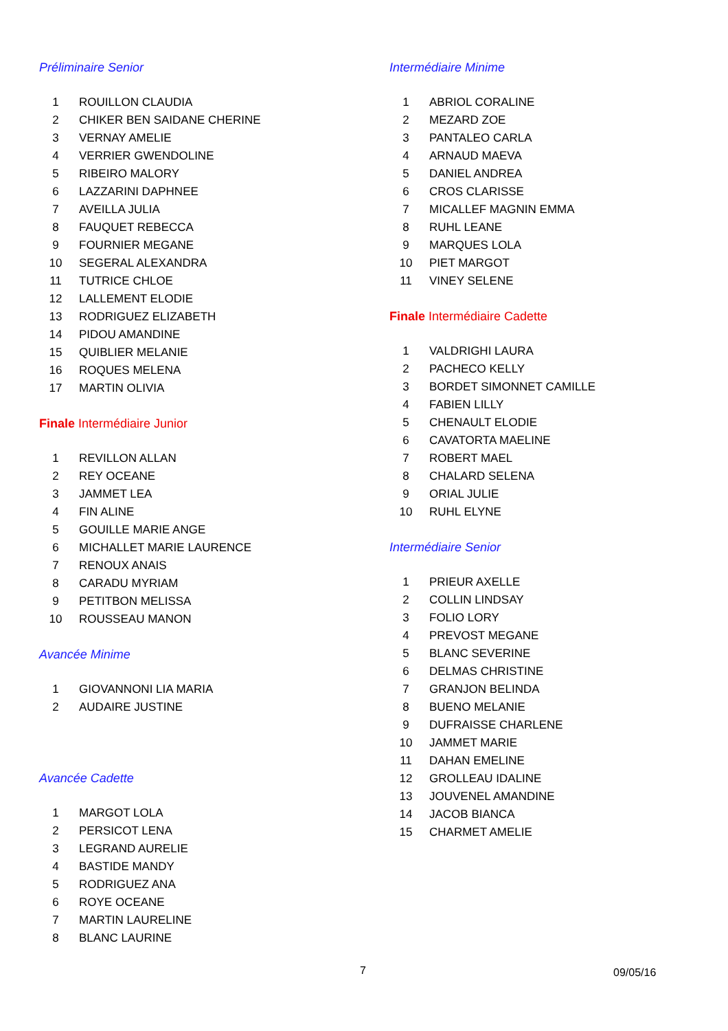Préliminaire Senior
| 1 | ROUILLON CLAUDIA |
| 2 | CHIKER BEN SAIDANE CHERINE |
| 3 | VERNAY AMELIE |
| 4 | VERRIER GWENDOLINE |
| 5 | RIBEIRO MALORY |
| 6 | LAZZARINI DAPHNEE |
| 7 | AVEILLA JULIA |
| 8 | FAUQUET REBECCA |
| 9 | FOURNIER MEGANE |
| 10 | SEGERAL ALEXANDRA |
| 11 | TUTRICE CHLOE |
| 12 | LALLEMENT ELODIE |
| 13 | RODRIGUEZ ELIZABETH |
| 14 | PIDOU AMANDINE |
| 15 | QUIBLIER MELANIE |
| 16 | ROQUES MELENA |
| 17 | MARTIN OLIVIA |
Finale Intermédiaire Junior
| 1 | REVILLON ALLAN |
| 2 | REY OCEANE |
| 3 | JAMMET LEA |
| 4 | FIN ALINE |
| 5 | GOUILLE MARIE ANGE |
| 6 | MICHALLET MARIE LAURENCE |
| 7 | RENOUX ANAIS |
| 8 | CARADU MYRIAM |
| 9 | PETITBON MELISSA |
| 10 | ROUSSEAU MANON |
Avancée Minime
| 1 | GIOVANNONI LIA MARIA |
| 2 | AUDAIRE JUSTINE |
Avancée Cadette
| 1 | MARGOT LOLA |
| 2 | PERSICOT LENA |
| 3 | LEGRAND AURELIE |
| 4 | BASTIDE MANDY |
| 5 | RODRIGUEZ ANA |
| 6 | ROYE OCEANE |
| 7 | MARTIN LAURELINE |
| 8 | BLANC LAURINE |
Intermédiaire Minime
| 1 | ABRIOL CORALINE |
| 2 | MEZARD ZOE |
| 3 | PANTALEO CARLA |
| 4 | ARNAUD MAEVA |
| 5 | DANIEL ANDREA |
| 6 | CROS CLARISSE |
| 7 | MICALLEF MAGNIN EMMA |
| 8 | RUHL LEANE |
| 9 | MARQUES LOLA |
| 10 | PIET MARGOT |
| 11 | VINEY SELENE |
Finale Intermédiaire Cadette
| 1 | VALDRIGHI LAURA |
| 2 | PACHECO KELLY |
| 3 | BORDET SIMONNET CAMILLE |
| 4 | FABIEN LILLY |
| 5 | CHENAULT ELODIE |
| 6 | CAVATORTA MAELINE |
| 7 | ROBERT MAEL |
| 8 | CHALARD SELENA |
| 9 | ORIAL JULIE |
| 10 | RUHL ELYNE |
Intermédiaire Senior
| 1 | PRIEUR AXELLE |
| 2 | COLLIN LINDSAY |
| 3 | FOLIO LORY |
| 4 | PREVOST MEGANE |
| 5 | BLANC SEVERINE |
| 6 | DELMAS CHRISTINE |
| 7 | GRANJON BELINDA |
| 8 | BUENO MELANIE |
| 9 | DUFRAISSE CHARLENE |
| 10 | JAMMET MARIE |
| 11 | DAHAN EMELINE |
| 12 | GROLLEAU IDALINE |
| 13 | JOUVENEL AMANDINE |
| 14 | JACOB BIANCA |
| 15 | CHARMET AMELIE |
7 09/05/16